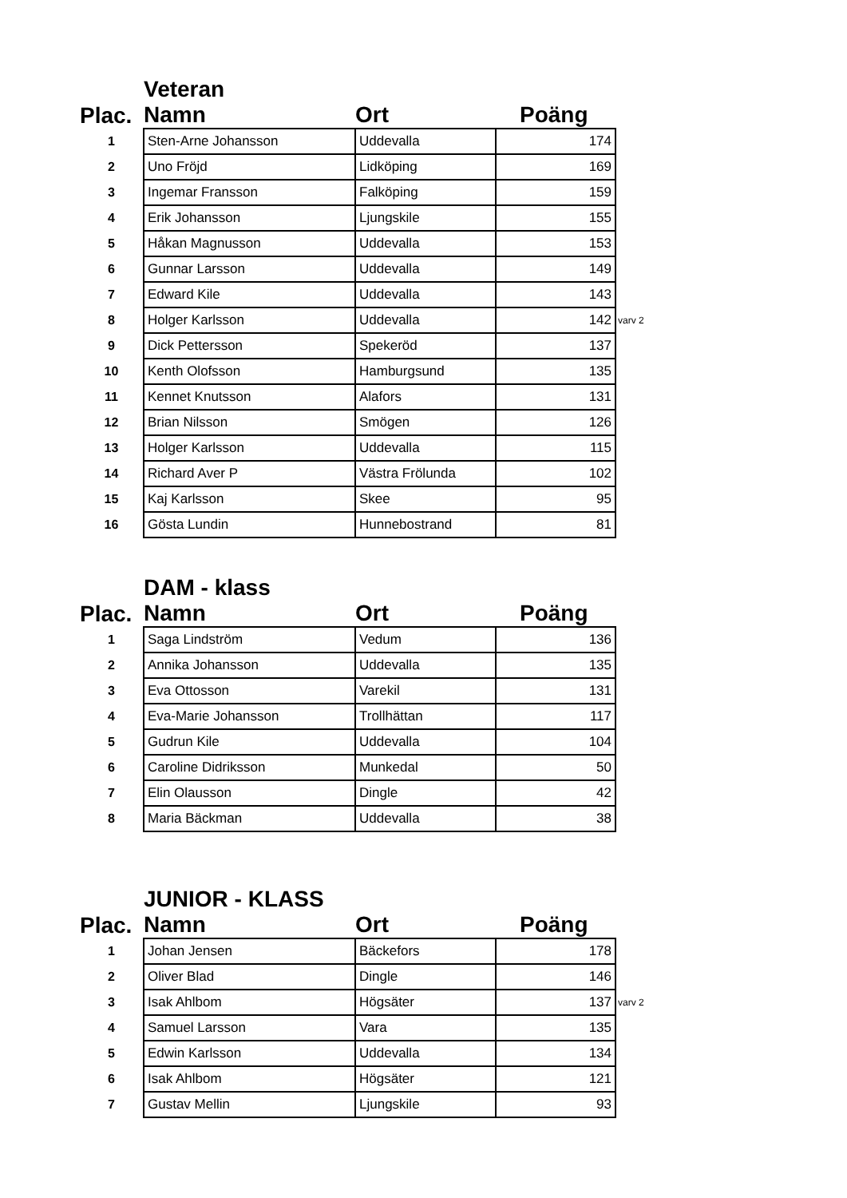Veteran
| Plac. | Namn | Ort | Poäng | |
| --- | --- | --- | --- | --- |
| 1 | Sten-Arne Johansson | Uddevalla | 174 | |
| 2 | Uno Fröjd | Lidköping | 169 | |
| 3 | Ingemar Fransson | Falköping | 159 | |
| 4 | Erik Johansson | Ljungskile | 155 | |
| 5 | Håkan Magnusson | Uddevalla | 153 | |
| 6 | Gunnar Larsson | Uddevalla | 149 | |
| 7 | Edward Kile | Uddevalla | 143 | |
| 8 | Holger Karlsson | Uddevalla | 142 | varv 2 |
| 9 | Dick Pettersson | Spekeröd | 137 | |
| 10 | Kenth Olofsson | Hamburgsund | 135 | |
| 11 | Kennet Knutsson | Alafors | 131 | |
| 12 | Brian Nilsson | Smögen | 126 | |
| 13 | Holger Karlsson | Uddevalla | 115 | |
| 14 | Richard Aver P | Västra Frölunda | 102 | |
| 15 | Kaj Karlsson | Skee | 95 | |
| 16 | Gösta Lundin | Hunnebostrand | 81 | |
DAM - klass
| Plac. | Namn | Ort | Poäng |
| --- | --- | --- | --- |
| 1 | Saga Lindström | Vedum | 136 |
| 2 | Annika Johansson | Uddevalla | 135 |
| 3 | Eva Ottosson | Varekil | 131 |
| 4 | Eva-Marie Johansson | Trollhättan | 117 |
| 5 | Gudrun Kile | Uddevalla | 104 |
| 6 | Caroline Didriksson | Munkedal | 50 |
| 7 | Elin Olausson | Dingle | 42 |
| 8 | Maria Bäckman | Uddevalla | 38 |
JUNIOR - KLASS
| Plac. | Namn | Ort | Poäng | |
| --- | --- | --- | --- | --- |
| 1 | Johan Jensen | Bäckefors | 178 | |
| 2 | Oliver Blad | Dingle | 146 | |
| 3 | Isak Ahlbom | Högsäter | 137 | varv 2 |
| 4 | Samuel Larsson | Vara | 135 | |
| 5 | Edwin Karlsson | Uddevalla | 134 | |
| 6 | Isak Ahlbom | Högsäter | 121 | |
| 7 | Gustav Mellin | Ljungskile | 93 | |